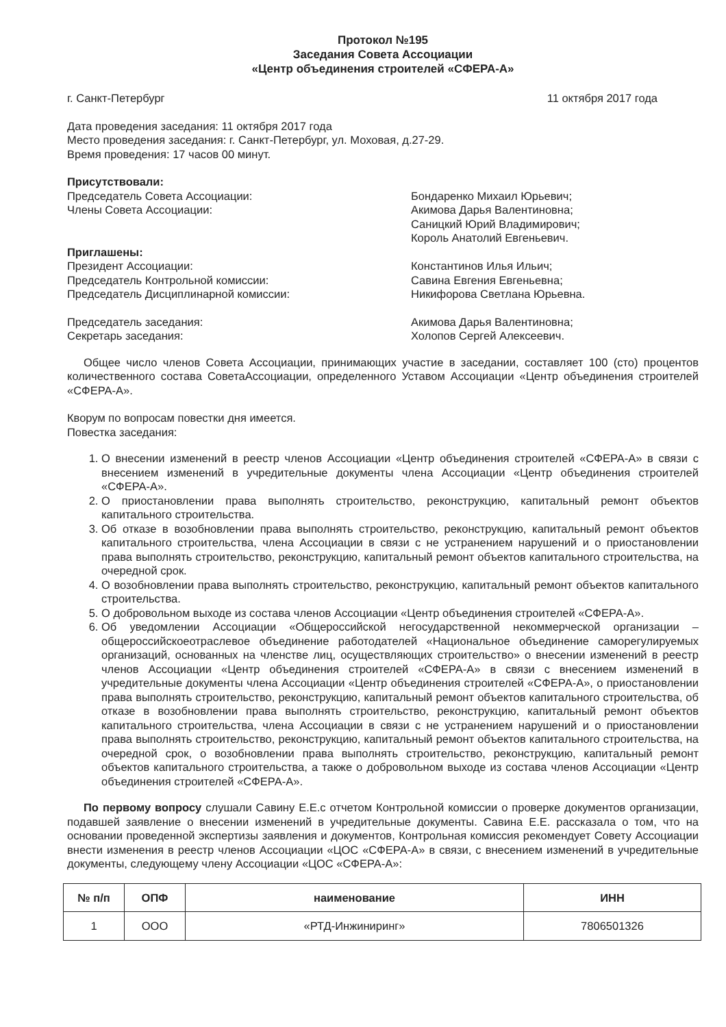Протокол №195
Заседания Совета Ассоциации
«Центр объединения строителей «СФЕРА-А»
г. Санкт-Петербург 11 октября 2017 года
Дата проведения заседания: 11 октября 2017 года
Место проведения заседания: г. Санкт-Петербург, ул. Моховая, д.27-29.
Время проведения: 17 часов 00 минут.
Присутствовали:
Председатель Совета Ассоциации:
Члены Совета Ассоциации:
Бондаренко Михаил Юрьевич;
Акимова Дарья Валентиновна;
Саницкий Юрий Владимирович;
Король Анатолий Евгеньевич.
Приглашены:
Президент Ассоциации:
Председатель Контрольной комиссии:
Председатель Дисциплинарной комиссии:
Константинов Илья Ильич;
Савина Евгения Евгеньевна;
Никифорова Светлана Юрьевна.
Председатель заседания:
Секретарь заседания:
Акимова Дарья Валентиновна;
Холопов Сергей Алексеевич.
Общее число членов Совета Ассоциации, принимающих участие в заседании, составляет 100 (сто) процентов количественного состава СоветаАссоциации, определенного Уставом Ассоциации «Центр объединения строителей «СФЕРА-А».
Кворум по вопросам повестки дня имеется.
Повестка заседания:
1. О внесении изменений в реестр членов Ассоциации «Центр объединения строителей «СФЕРА-А» в связи с внесением изменений в учредительные документы члена Ассоциации «Центр объединения строителей «СФЕРА-А».
2. О приостановлении права выполнять строительство, реконструкцию, капитальный ремонт объектов капитального строительства.
3. Об отказе в возобновлении права выполнять строительство, реконструкцию, капитальный ремонт объектов капитального строительства, члена Ассоциации в связи с не устранением нарушений и о приостановлении права выполнять строительство, реконструкцию, капитальный ремонт объектов капитального строительства, на очередной срок.
4. О возобновлении права выполнять строительство, реконструкцию, капитальный ремонт объектов капитального строительства.
5. О добровольном выходе из состава членов Ассоциации «Центр объединения строителей «СФЕРА-А».
6. Об уведомлении Ассоциации «Общероссийской негосударственной некоммерческой организации – общероссийскоеотраслевое объединение работодателей «Национальное объединение саморегулируемых организаций, основанных на членстве лиц, осуществляющих строительство» о внесении изменений в реестр членов Ассоциации «Центр объединения строителей «СФЕРА-А» в связи с внесением изменений в учредительные документы члена Ассоциации «Центр объединения строителей «СФЕРА-А», о приостановлении права выполнять строительство, реконструкцию, капитальный ремонт объектов капитального строительства, об отказе в возобновлении права выполнять строительство, реконструкцию, капитальный ремонт объектов капитального строительства, члена Ассоциации в связи с не устранением нарушений и о приостановлении права выполнять строительство, реконструкцию, капитальный ремонт объектов капитального строительства, на очередной срок, о возобновлении права выполнять строительство, реконструкцию, капитальный ремонт объектов капитального строительства, а также о добровольном выходе из состава членов Ассоциации «Центр объединения строителей «СФЕРА-А».
По первому вопросу слушали Савину Е.Е.с отчетом Контрольной комиссии о проверке документов организации, подавшей заявление о внесении изменений в учредительные документы. Савина Е.Е. рассказала о том, что на основании проведенной экспертизы заявления и документов, Контрольная комиссия рекомендует Совету Ассоциации внести изменения в реестр членов Ассоциации «ЦОС «СФЕРА-А» в связи, с внесением изменений в учредительные документы, следующему члену Ассоциации «ЦОС «СФЕРА-А»:
| № п/п | ОПФ | наименование | ИНН |
| --- | --- | --- | --- |
| 1 | ООО | «РТД-Инжиниринг» | 7806501326 |